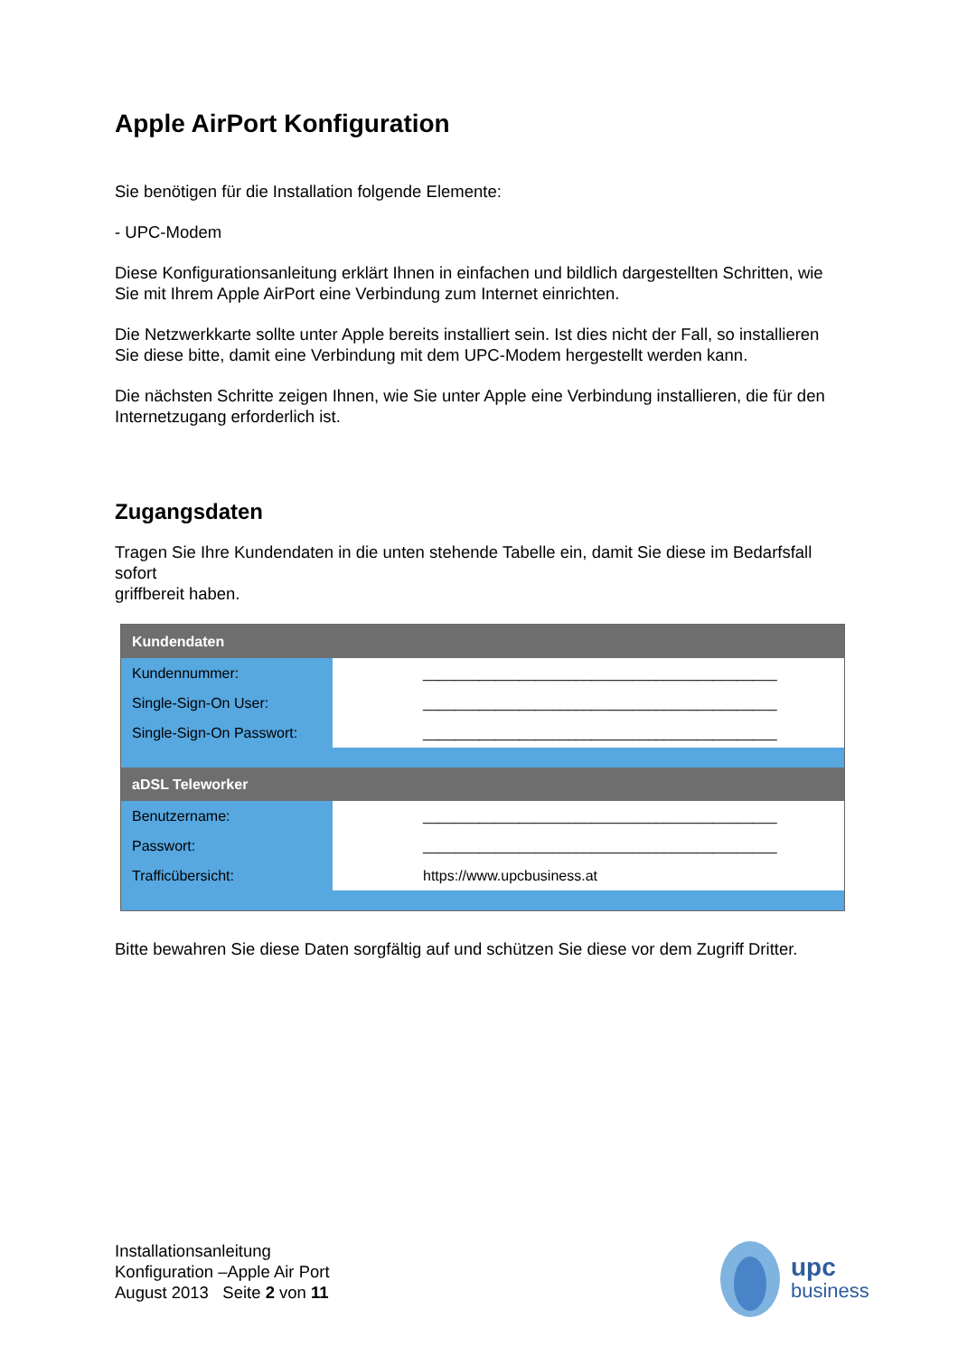Apple AirPort Konfiguration
Sie benötigen für die Installation folgende Elemente:
- UPC-Modem
Diese Konfigurationsanleitung erklärt Ihnen in einfachen und bildlich dargestellten Schritten, wie Sie mit Ihrem Apple AirPort eine Verbindung zum Internet einrichten.
Die Netzwerkkarte sollte unter Apple bereits installiert sein. Ist dies nicht der Fall, so installieren Sie diese bitte, damit eine Verbindung mit dem UPC-Modem hergestellt werden kann.
Die nächsten Schritte zeigen Ihnen, wie Sie unter Apple eine Verbindung installieren, die für den Internetzugang erforderlich ist.
Zugangsdaten
Tragen Sie Ihre Kundendaten in die unten stehende Tabelle ein, damit Sie diese im Bedarfsfall sofort
griffbereit haben.
| Kundendaten | |
| Kundennummer: | ____________________________________________ |
| Single-Sign-On User: | ____________________________________________ |
| Single-Sign-On Passwort: | ____________________________________________ |
| aDSL Teleworker | |
| Benutzername: | ____________________________________________ |
| Passwort: | ____________________________________________ |
| Trafficübersicht: | https://www.upcbusiness.at |
Bitte bewahren Sie diese Daten sorgfältig auf und schützen Sie diese vor dem Zugriff Dritter.
Installationsanleitung
Konfiguration –Apple Air Port
August 2013 Seite 2 von 11
upc
business